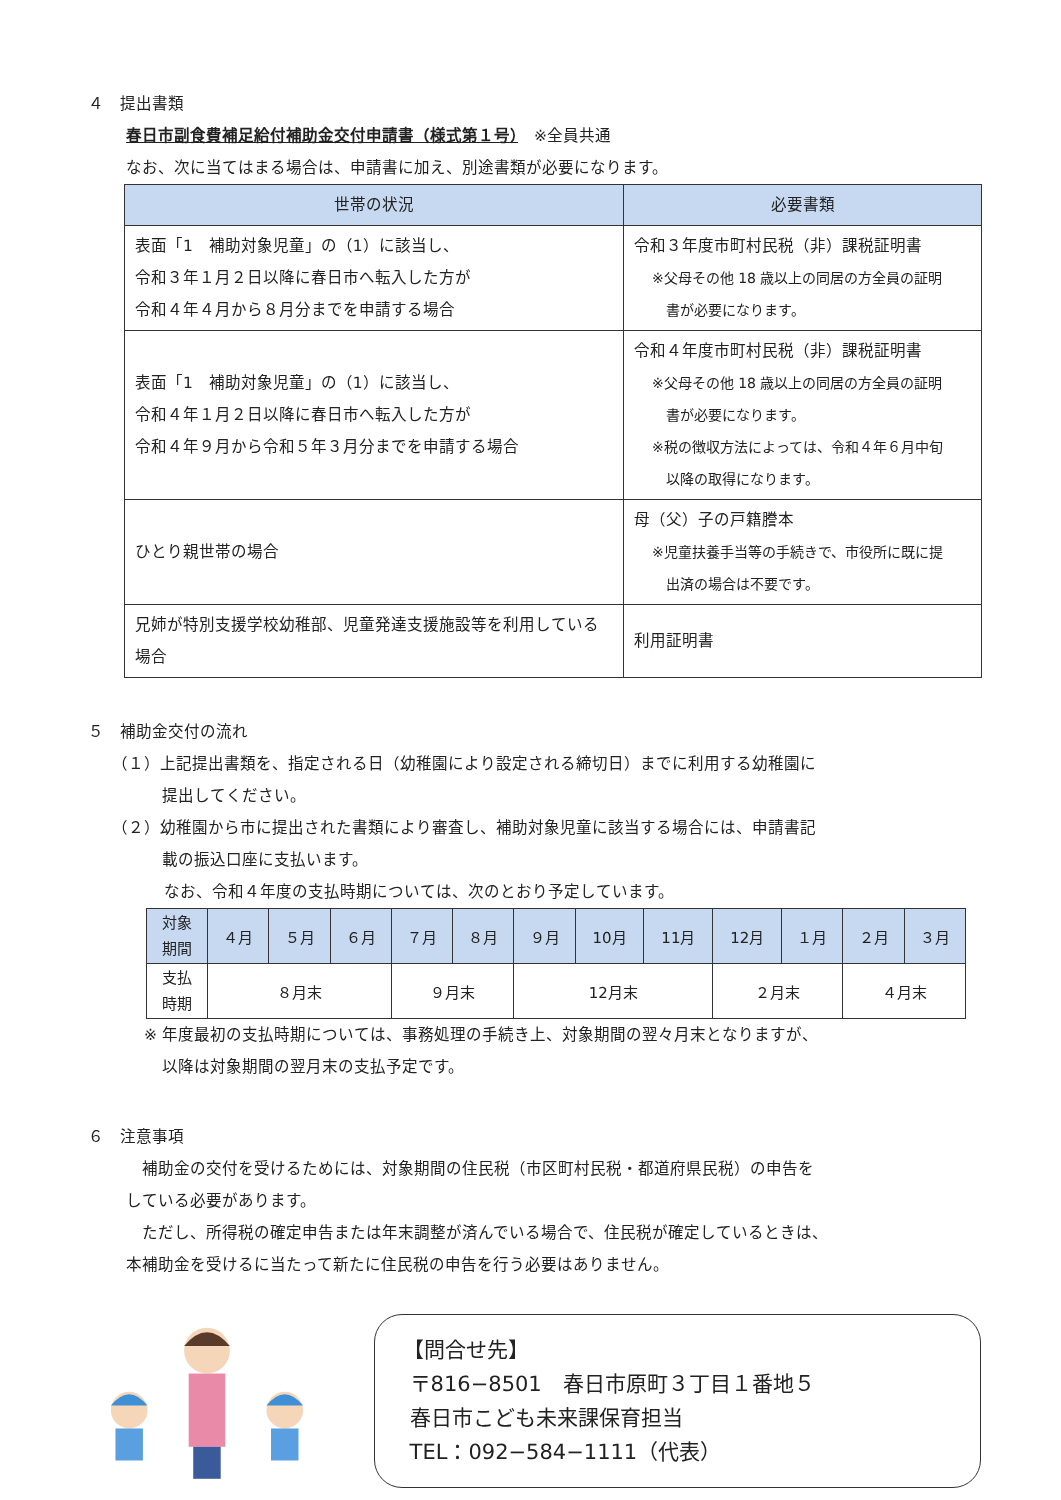４　提出書類
春日市副食費補足給付補助金交付申請書（様式第１号）　※全員共通
なお、次に当てはまる場合は、申請書に加え、別途書類が必要になります。
| 世帯の状況 | 必要書類 |
| --- | --- |
| 表面「1 補助対象児童」の（1）に該当し、 令和３年１月２日以降に春日市へ転入した方が 令和４年４月から８月分までを申請する場合 | 令和３年度市町村民税（非）課税証明書 ※父母その他 18 歳以上の同居の方全員の証明 書が必要になります。 |
| 表面「1 補助対象児童」の（1）に該当し、 令和４年１月２日以降に春日市へ転入した方が 令和４年９月から令和５年３月分までを申請する場合 | 令和４年度市町村民税（非）課税証明書 ※父母その他 18 歳以上の同居の方全員の証明 書が必要になります。 ※税の徴収方法によっては、令和４年６月中旬 以降の取得になります。 |
| ひとり親世帯の場合 | 母（父）子の戸籍謄本 ※児童扶養手当等の手続きで、市役所に既に提 出済の場合は不要です。 |
| 兄姉が特別支援学校幼稚部、児童発達支援施設等を利用している場合 | 利用証明書 |
５　補助金交付の流れ
（１）上記提出書類を、指定される日（幼稚園により設定される締切日）までに利用する幼稚園に
提出してください。
（２）幼稚園から市に提出された書類により審査し、補助対象児童に該当する場合には、申請書記
載の振込口座に支払います。
なお、令和４年度の支払時期については、次のとおり予定しています。
| 対象 期間 | ４月 | ５月 | ６月 | ７月 | ８月 | ９月 | 10月 | 11月 | 12月 | １月 | ２月 | ３月 |
| 支払 時期 | ８月末 | | | ９月末 | | 12月末 | | | ２月末 | | ４月末 | |
※ 年度最初の支払時期については、事務処理の手続き上、対象期間の翌々月末となりますが、
以降は対象期間の翌月末の支払予定です。
６　注意事項
　補助金の交付を受けるためには、対象期間の住民税（市区町村民税・都道府県民税）の申告を
している必要があります。
　ただし、所得税の確定申告または年末調整が済んでいる場合で、住民税が確定しているときは、
本補助金を受けるに当たって新たに住民税の申告を行う必要はありません。
【問合せ先】
〒816−8501　春日市原町３丁目１番地５
春日市こども未来課保育担当
TEL：092−584−1111（代表）